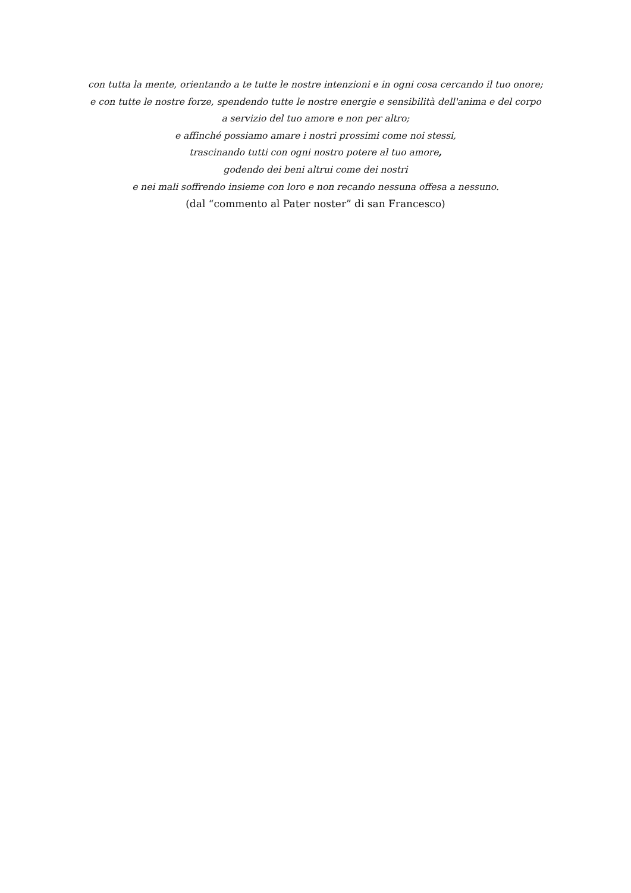con tutta la mente, orientando a te tutte le nostre intenzioni e in ogni cosa cercando il tuo onore;
e con tutte le nostre forze, spendendo tutte le nostre energie e sensibilità dell'anima e del corpo
a servizio del tuo amore e non per altro;
e affinché possiamo amare i nostri prossimi come noi stessi,
trascinando tutti con ogni nostro potere al tuo amore,
godendo dei beni altrui come dei nostri
e nei mali soffrendo insieme con loro e non recando nessuna offesa a nessuno.
(dal “commento al Pater noster” di san Francesco)